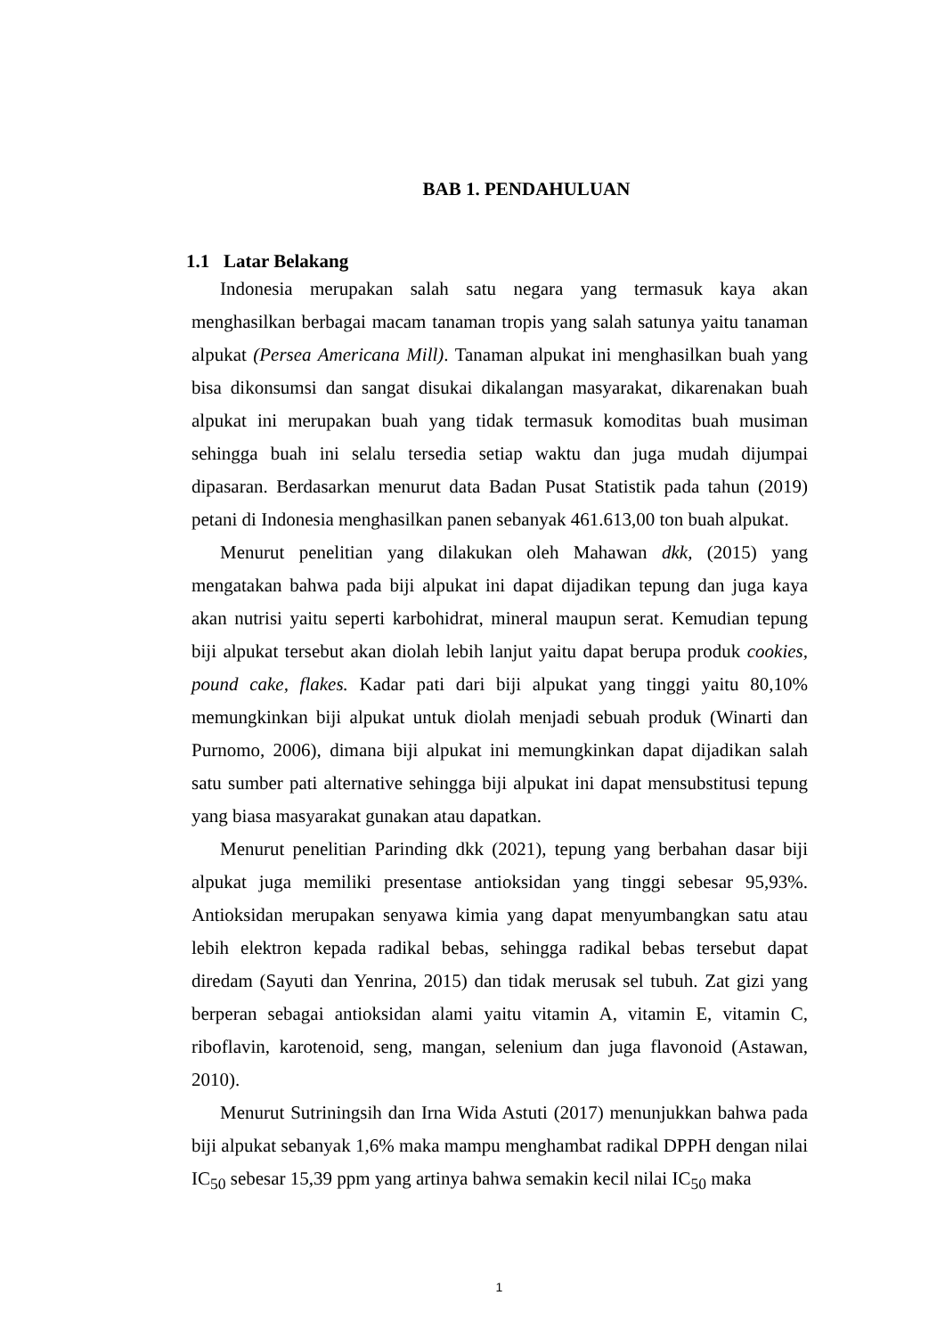BAB 1. PENDAHULUAN
1.1 Latar Belakang
Indonesia merupakan salah satu negara yang termasuk kaya akan menghasilkan berbagai macam tanaman tropis yang salah satunya yaitu tanaman alpukat (Persea Americana Mill). Tanaman alpukat ini menghasilkan buah yang bisa dikonsumsi dan sangat disukai dikalangan masyarakat, dikarenakan buah alpukat ini merupakan buah yang tidak termasuk komoditas buah musiman sehingga buah ini selalu tersedia setiap waktu dan juga mudah dijumpai dipasaran. Berdasarkan menurut data Badan Pusat Statistik pada tahun (2019) petani di Indonesia menghasilkan panen sebanyak 461.613,00 ton buah alpukat.
Menurut penelitian yang dilakukan oleh Mahawan dkk, (2015) yang mengatakan bahwa pada biji alpukat ini dapat dijadikan tepung dan juga kaya akan nutrisi yaitu seperti karbohidrat, mineral maupun serat. Kemudian tepung biji alpukat tersebut akan diolah lebih lanjut yaitu dapat berupa produk cookies, pound cake, flakes. Kadar pati dari biji alpukat yang tinggi yaitu 80,10% memungkinkan biji alpukat untuk diolah menjadi sebuah produk (Winarti dan Purnomo, 2006), dimana biji alpukat ini memungkinkan dapat dijadikan salah satu sumber pati alternative sehingga biji alpukat ini dapat mensubstitusi tepung yang biasa masyarakat gunakan atau dapatkan.
Menurut penelitian Parinding dkk (2021), tepung yang berbahan dasar biji alpukat juga memiliki presentase antioksidan yang tinggi sebesar 95,93%. Antioksidan merupakan senyawa kimia yang dapat menyumbangkan satu atau lebih elektron kepada radikal bebas, sehingga radikal bebas tersebut dapat diredam (Sayuti dan Yenrina, 2015) dan tidak merusak sel tubuh. Zat gizi yang berperan sebagai antioksidan alami yaitu vitamin A, vitamin E, vitamin C, riboflavin, karotenoid, seng, mangan, selenium dan juga flavonoid (Astawan, 2010).
Menurut Sutriningsih dan Irna Wida Astuti (2017) menunjukkan bahwa pada biji alpukat sebanyak 1,6% maka mampu menghambat radikal DPPH dengan nilai IC<sub>50</sub> sebesar 15,39 ppm yang artinya bahwa semakin kecil nilai IC<sub>50</sub> maka
1